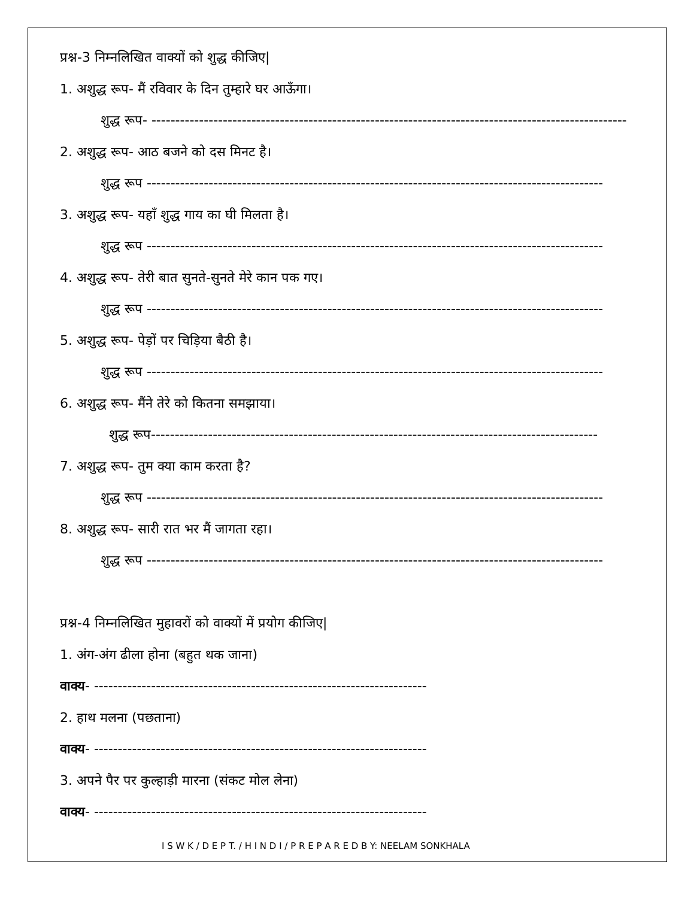प्रश्न-3 निम्नलिखित वाक्यों को शुद्ध कीजिए|
1. अशुद्ध रूप- मैं रविवार के दिन तुम्हारे घर आऊँगा।
शुद्ध रूप- ----------------------------------------------------------------------------------------------------
2. अशुद्ध रूप- आठ बजने को दस मिनट है।
शुद्ध रूप ------------------------------------------------------------------------------------------------
3. अशुद्ध रूप- यहाँ शुद्ध गाय का घी मिलता है।
शुद्ध रूप ------------------------------------------------------------------------------------------------
4. अशुद्ध रूप- तेरी बात सुनते-सुनते मेरे कान पक गए।
शुद्ध रूप ------------------------------------------------------------------------------------------------
5. अशुद्ध रूप- पेड़ों पर चिड़िया बैठी है।
शुद्ध रूप ------------------------------------------------------------------------------------------------
6. अशुद्ध रूप- मैंने तेरे को कितना समझाया।
शुद्ध रूप----------------------------------------------------------------------------------------------
7. अशुद्ध रूप- तुम क्या काम करता है?
शुद्ध रूप ------------------------------------------------------------------------------------------------
8. अशुद्ध रूप- सारी रात भर मैं जागता रहा।
शुद्ध रूप ------------------------------------------------------------------------------------------------
प्रश्न-4 निम्नलिखित मुहावरों को वाक्यों में प्रयोग कीजिए|
1. अंग-अंग ढीला होना (बहुत थक जाना)
वाक्य- ----------------------------------------------------------------------
2. हाथ मलना (पछताना)
वाक्य- ----------------------------------------------------------------------
3. अपने पैर पर कुल्हाड़ी मारना (संकट मोल लेना)
वाक्य- ----------------------------------------------------------------------
I S W K / D E P T. / H I N D I / P R E P A R E D B Y: NEELAM SONKHALA